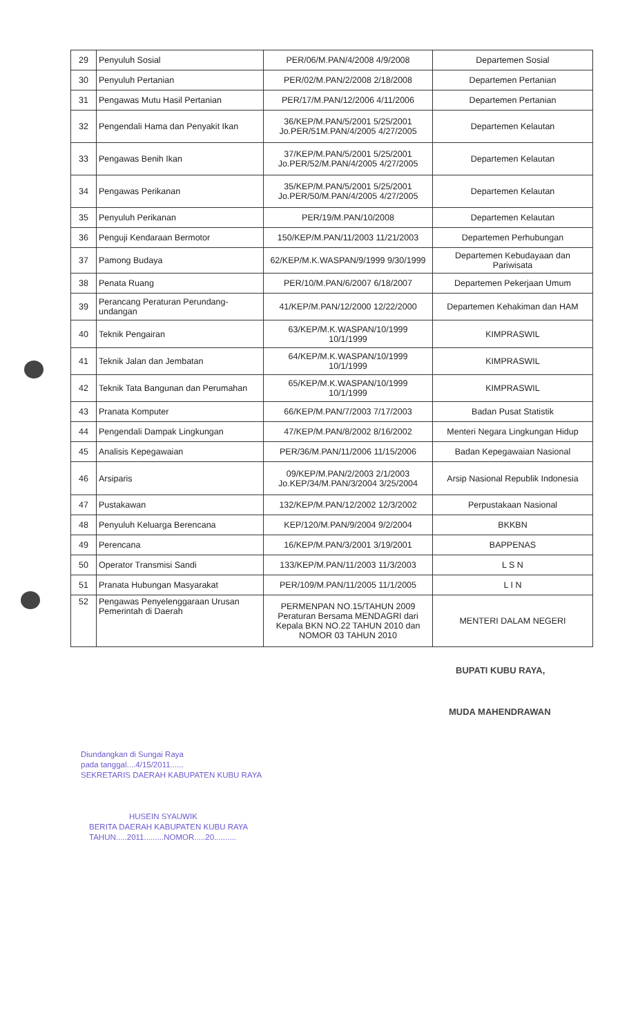| 29 | Penyuluh Sosial | PER/06/M.PAN/4/2008 4/9/2008 | Departemen Sosial |
| 30 | Penyuluh Pertanian | PER/02/M.PAN/2/2008 2/18/2008 | Departemen Pertanian |
| 31 | Pengawas Mutu Hasil Pertanian | PER/17/M.PAN/12/2006 4/11/2006 | Departemen Pertanian |
| 32 | Pengendali Hama dan Penyakit Ikan | 36/KEP/M.PAN/5/2001 5/25/2001 Jo.PER/51M.PAN/4/2005 4/27/2005 | Departemen Kelautan |
| 33 | Pengawas Benih Ikan | 37/KEP/M.PAN/5/2001 5/25/2001 Jo.PER/52/M.PAN/4/2005 4/27/2005 | Departemen Kelautan |
| 34 | Pengawas Perikanan | 35/KEP/M.PAN/5/2001 5/25/2001 Jo.PER/50/M.PAN/4/2005 4/27/2005 | Departemen Kelautan |
| 35 | Penyuluh Perikanan | PER/19/M.PAN/10/2008 | Departemen Kelautan |
| 36 | Penguji Kendaraan Bermotor | 150/KEP/M.PAN/11/2003 11/21/2003 | Departemen Perhubungan |
| 37 | Pamong Budaya | 62/KEP/M.K.WASPAN/9/1999 9/30/1999 | Departemen Kebudayaan dan Pariwisata |
| 38 | Penata Ruang | PER/10/M.PAN/6/2007 6/18/2007 | Departemen Pekerjaan Umum |
| 39 | Perancang Peraturan Perundang-undangan | 41/KEP/M.PAN/12/2000 12/22/2000 | Departemen Kehakiman dan HAM |
| 40 | Teknik Pengairan | 63/KEP/M.K.WASPAN/10/1999 10/1/1999 | KIMPRASWIL |
| 41 | Teknik Jalan dan Jembatan | 64/KEP/M.K.WASPAN/10/1999 10/1/1999 | KIMPRASWIL |
| 42 | Teknik Tata Bangunan dan Perumahan | 65/KEP/M.K.WASPAN/10/1999 10/1/1999 | KIMPRASWIL |
| 43 | Pranata Komputer | 66/KEP/M.PAN/7/2003 7/17/2003 | Badan Pusat Statistik |
| 44 | Pengendali Dampak Lingkungan | 47/KEP/M.PAN/8/2002 8/16/2002 | Menteri Negara Lingkungan Hidup |
| 45 | Analisis Kepegawaian | PER/36/M.PAN/11/2006 11/15/2006 | Badan Kepegawaian Nasional |
| 46 | Arsiparis | 09/KEP/M.PAN/2/2003 2/1/2003 Jo.KEP/34/M.PAN/3/2004 3/25/2004 | Arsip Nasional Republik Indonesia |
| 47 | Pustakawan | 132/KEP/M.PAN/12/2002 12/3/2002 | Perpustakaan Nasional |
| 48 | Penyuluh Keluarga Berencana | KEP/120/M.PAN/9/2004 9/2/2004 | BKKBN |
| 49 | Perencana | 16/KEP/M.PAN/3/2001 3/19/2001 | BAPPENAS |
| 50 | Operator Transmisi Sandi | 133/KEP/M.PAN/11/2003 11/3/2003 | L S N |
| 51 | Pranata Hubungan Masyarakat | PER/109/M.PAN/11/2005 11/1/2005 | L I N |
| 52 | Pengawas Penyelenggaraan Urusan Pemerintah di Daerah | PERMENPAN NO.15/TAHUN 2009 Peraturan Bersama MENDAGRI dari Kepala BKN NO.22 TAHUN 2010 dan NOMOR 03 TAHUN 2010 | MENTERI DALAM NEGERI |
BUPATI KUBU RAYA,
MUDA MAHENDRAWAN
Diundangkan di Sungai Raya
pada tanggal....4/15/2011......
SEKRETARIS DAERAH KABUPATEN KUBU RAYA
HUSEIN SYAUWIK
BERITA DAERAH KABUPATEN KUBU RAYA
TAHUN.....2011.........NOMOR.....20..........